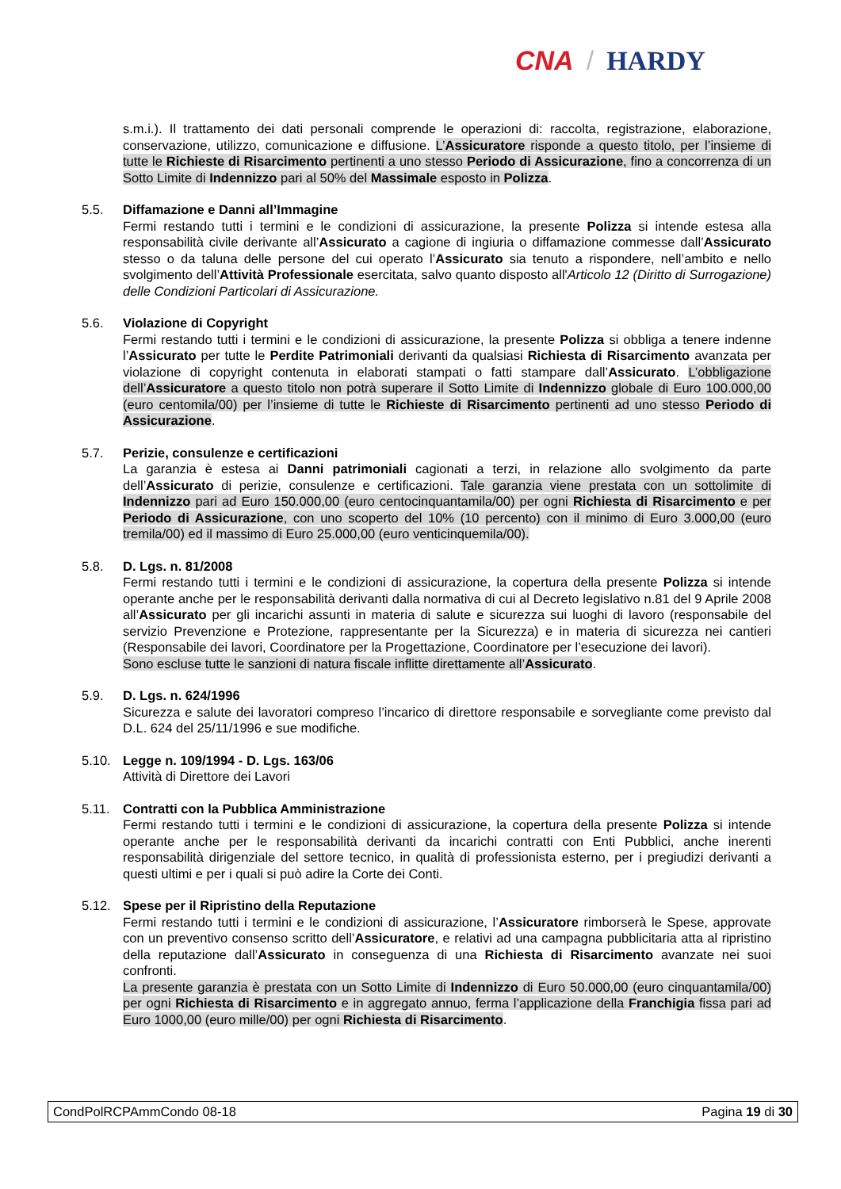CNA / HARDY
s.m.i.). Il trattamento dei dati personali comprende le operazioni di: raccolta, registrazione, elaborazione, conservazione, utilizzo, comunicazione e diffusione. L’Assicuratore risponde a questo titolo, per l’insieme di tutte le Richieste di Risarcimento pertinenti a uno stesso Periodo di Assicurazione, fino a concorrenza di un Sotto Limite di Indennizzo pari al 50% del Massimale esposto in Polizza.
5.5. Diffamazione e Danni all’Immagine
Fermi restando tutti i termini e le condizioni di assicurazione, la presente Polizza si intende estesa alla responsabilità civile derivante all’Assicurato a cagione di ingiuria o diffamazione commesse dall’Assicurato stesso o da taluna delle persone del cui operato l’Assicurato sia tenuto a rispondere, nell’ambito e nello svolgimento dell’Attività Professionale esercitata, salvo quanto disposto all'Articolo 12 (Diritto di Surrogazione) delle Condizioni Particolari di Assicurazione.
5.6. Violazione di Copyright
Fermi restando tutti i termini e le condizioni di assicurazione, la presente Polizza si obbliga a tenere indenne l’Assicurato per tutte le Perdite Patrimoniali derivanti da qualsiasi Richiesta di Risarcimento avanzata per violazione di copyright contenuta in elaborati stampati o fatti stampare dall’Assicurato. L’obbligazione dell’Assicuratore a questo titolo non potrà superare il Sotto Limite di Indennizzo globale di Euro 100.000,00 (euro centomila/00) per l’insieme di tutte le Richieste di Risarcimento pertinenti ad uno stesso Periodo di Assicurazione.
5.7. Perizie, consulenze e certificazioni
La garanzia è estesa ai Danni patrimoniali cagionati a terzi, in relazione allo svolgimento da parte dell’Assicurato di perizie, consulenze e certificazioni. Tale garanzia viene prestata con un sottolimite di Indennizzo pari ad Euro 150.000,00 (euro centocinquantamila/00) per ogni Richiesta di Risarcimento e per Periodo di Assicurazione, con uno scoperto del 10% (10 percento) con il minimo di Euro 3.000,00 (euro tremila/00) ed il massimo di Euro 25.000,00 (euro venticinquemila/00).
5.8. D. Lgs. n. 81/2008
Fermi restando tutti i termini e le condizioni di assicurazione, la copertura della presente Polizza si intende operante anche per le responsabilità derivanti dalla normativa di cui al Decreto legislativo n.81 del 9 Aprile 2008 all’Assicurato per gli incarichi assunti in materia di salute e sicurezza sui luoghi di lavoro (responsabile del servizio Prevenzione e Protezione, rappresentante per la Sicurezza) e in materia di sicurezza nei cantieri (Responsabile dei lavori, Coordinatore per la Progettazione, Coordinatore per l’esecuzione dei lavori).
Sono escluse tutte le sanzioni di natura fiscale inflitte direttamente all’Assicurato.
5.9. D. Lgs. n. 624/1996
Sicurezza e salute dei lavoratori compreso l’incarico di direttore responsabile e sorvegliante come previsto dal D.L. 624 del 25/11/1996 e sue modifiche.
5.10. Legge n. 109/1994 - D. Lgs. 163/06
Attività di Direttore dei Lavori
5.11. Contratti con la Pubblica Amministrazione
Fermi restando tutti i termini e le condizioni di assicurazione, la copertura della presente Polizza si intende operante anche per le responsabilità derivanti da incarichi contratti con Enti Pubblici, anche inerenti responsabilità dirigenziale del settore tecnico, in qualità di professionista esterno, per i pregiudizi derivanti a questi ultimi e per i quali si può adire la Corte dei Conti.
5.12. Spese per il Ripristino della Reputazione
Fermi restando tutti i termini e le condizioni di assicurazione, l’Assicuratore rimborserà le Spese, approvate con un preventivo consenso scritto dell’Assicuratore, e relativi ad una campagna pubblicitaria atta al ripristino della reputazione dall’Assicurato in conseguenza di una Richiesta di Risarcimento avanzate nei suoi confronti.
La presente garanzia è prestata con un Sotto Limite di Indennizzo di Euro 50.000,00 (euro cinquantamila/00) per ogni Richiesta di Risarcimento e in aggregato annuo, ferma l’applicazione della Franchigia fissa pari ad Euro 1000,00 (euro mille/00) per ogni Richiesta di Risarcimento.
CondPolRCPAmmCondo 08-18 Pagina 19 di 30